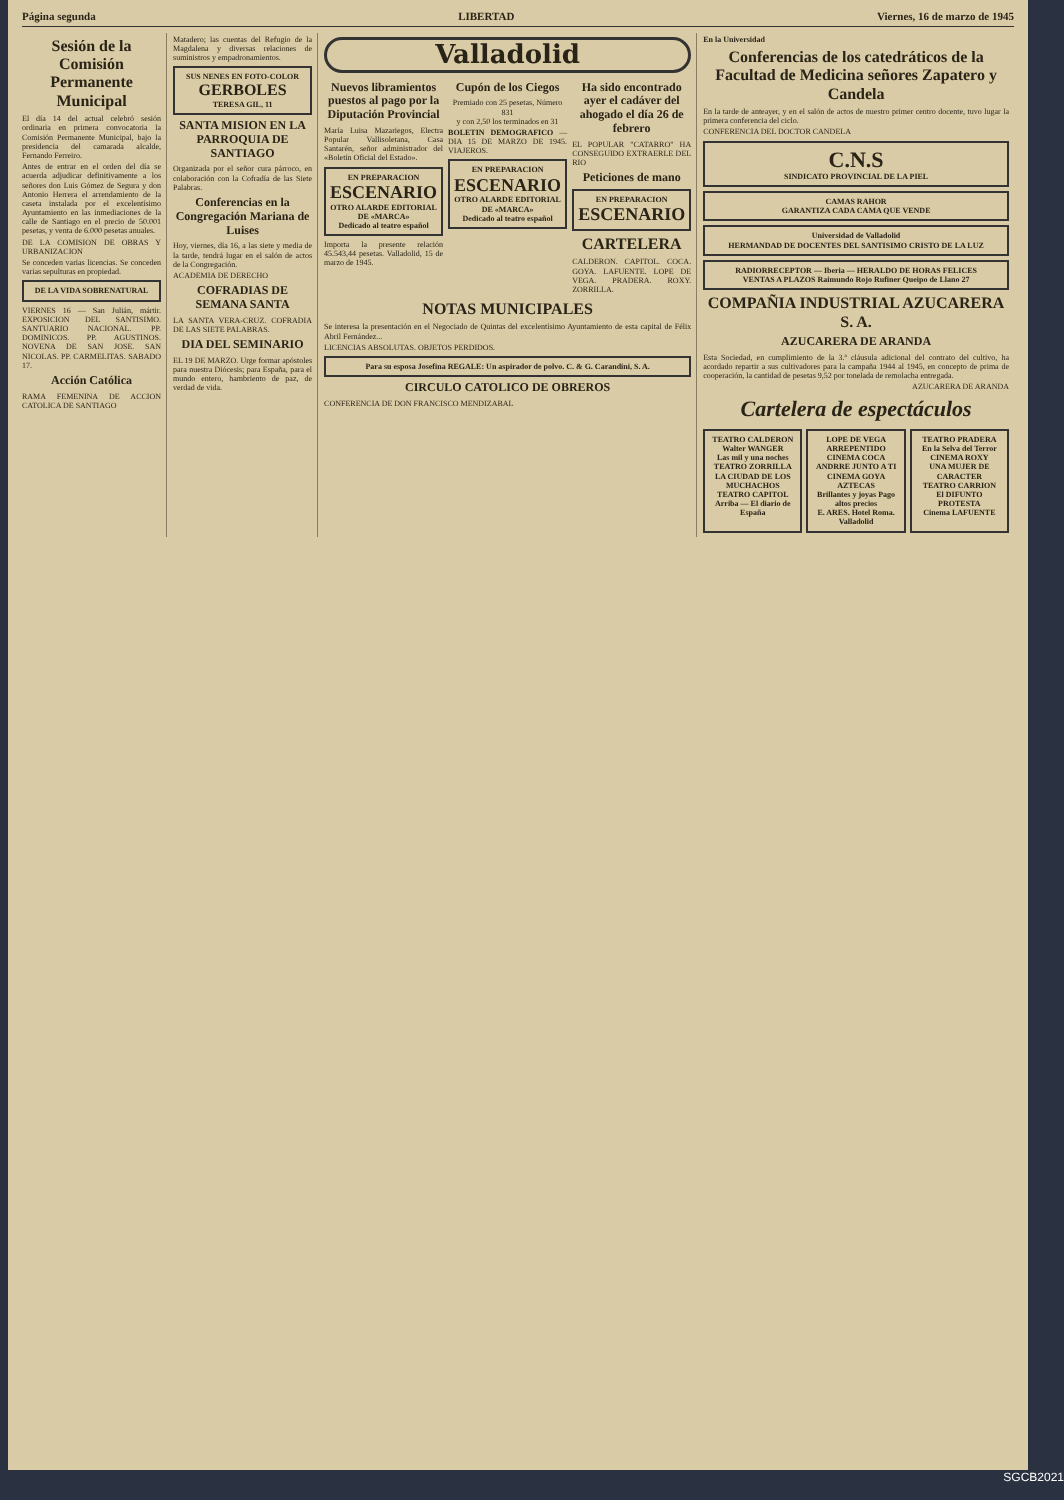Página segunda LIBERTAD Viernes, 16 de marzo de 1945
Sesión de la Comisión Permanente Municipal
El día 14 del actual celebró sesión ordinaria en primera convocatoria la Comisión Permanente Municipal, bajo la presidencia del camarada alcalde, Fernando Ferreiro.
Antes de entrar en el orden del día se acuerda adjudicar definitivamente a los señores don Luis Gómez de Segura y don Antonio Herrera el arrendamiento de la caseta instalada por el excelentísimo Ayuntamiento en las inmediaciones de la calle de Santiago en el precio de 50.001 pesetas, y venta de 6.000 pesetas anuales.
DE LA COMISION DE OBRAS Y URBANIZACION
Se conceden varias licencias. Se conceden varias sepulturas en propiedad.
DE LA VIDA SOBRENATURAL
VIERNES 16 — San Julián, mártir. EXPOSICION DEL SANTISIMO. SANTUARIO NACIONAL. PP. DOMINICOS. PP. AGUSTINOS. NOVENA DE SAN JOSE. SAN NICOLAS. PP. CARMELITAS. SABADO 17.
Acción Católica
RAMA FEMENINA DE ACCION CATOLICA DE SANTIAGO
Matadero; las cuentas del Refugio de la Magdalena y diversas relaciones de suministros y empadronamientos.
SUS NENES EN FOTO-COLOR
GERBOLES
TERESA GIL, 11
SANTA MISION EN LA PARROQUIA DE SANTIAGO
Organizada por el señor cura párroco, en colaboración con la Cofradía de las Siete Palabras.
Conferencias en la Congregación Mariana de Luises
Hoy, viernes, día 16, a las siete y media de la tarde, tendrá lugar en el salón de actos de la Congregación.
ACADEMIA DE DERECHO
COFRADIAS DE SEMANA SANTA
LA SANTA VERA-CRUZ. COFRADIA DE LAS SIETE PALABRAS.
DIA DEL SEMINARIO
EL 19 DE MARZO. Urge formar apóstoles para nuestra Diócesis; para España, para el mundo entero, hambriento de paz, de verdad de vida.
Valladolid
Nuevos libramientos puestos al pago por la Diputación Provincial
María Luisa Mazariegos, Electra Popular Vallisoletana, Casa Santarén, señor administrador del «Boletín Oficial del Estado».
EN PREPARACION
ESCENARIO
OTRO ALARDE EDITORIAL DE «MARCA»
Dedicado al teatro español
Importa la presente relación 45.543,44 pesetas. Valladolid, 15 de marzo de 1945.
Cupón de los Ciegos
Premiado con 25 pesetas, Número 831
y con 2,50 los terminados en 31
BOLETIN DEMOGRAFICO — DIA 15 DE MARZO DE 1945. VIAJEROS.
EN PREPARACION
ESCENARIO
OTRO ALARDE EDITORIAL DE «MARCA»
Dedicado al teatro español
Ha sido encontrado ayer el cadáver del ahogado el día 26 de febrero
EL POPULAR "CATARRO" HA CONSEGUIDO EXTRAERLE DEL RIO
Peticiones de mano
EN PREPARACION
ESCENARIO
CARTELERA
CALDERON. CAPITOL. COCA. GOYA. LAFUENTE. LOPE DE VEGA. PRADERA. ROXY. ZORRILLA.
NOTAS MUNICIPALES
Se interesa la presentación en el Negociado de Quintas del excelentísimo Ayuntamiento de esta capital de Félix Abril Fernández...
LICENCIAS ABSOLUTAS. OBJETOS PERDIDOS.
Para su esposa Josefina REGALE: Un aspirador de polvo. C. & G. Carandini, S. A.
CIRCULO CATOLICO DE OBREROS
CONFERENCIA DE DON FRANCISCO MENDIZABAL
En la Universidad
Conferencias de los catedráticos de la Facultad de Medicina señores Zapatero y Candela
En la tarde de anteayer, y en el salón de actos de nuestro primer centro docente, tuvo lugar la primera conferencia del ciclo.
CONFERENCIA DEL DOCTOR CANDELA
C.N.S
SINDICATO PROVINCIAL DE LA PIEL
CAMAS RAHOR
GARANTIZA CADA CAMA QUE VENDE
Universidad de Valladolid
HERMANDAD DE DOCENTES DEL SANTISIMO CRISTO DE LA LUZ
RADIORRECEPTOR — Iberia — HERALDO DE HORAS FELICES
VENTAS A PLAZOS Raimundo Rojo Rufiner Queipo de Llano 27
COMPAÑIA INDUSTRIAL AZUCARERA S. A.
AZUCARERA DE ARANDA
Esta Sociedad, en cumplimiento de la 3.ª cláusula adicional del contrato del cultivo, ha acordado repartir a sus cultivadores para la campaña 1944 al 1945, en concepto de prima de cooperación, la cantidad de pesetas 9,52 por tonelada de remolacha entregada.
AZUCARERA DE ARANDA
Cartelera de espectáculos
TEATRO CALDERON
Walter WANGER
Las mil y una noches
TEATRO ZORRILLA
LA CIUDAD DE LOS MUCHACHOS
TEATRO CAPITOL
Arriba — El diario de España
LOPE DE VEGA
ARREPENTIDO
CINEMA COCA
ANDRRE JUNTO A TI
CINEMA GOYA
AZTECAS
Brillantes y joyas Pago altos precios
E. ARES. Hotel Roma. Valladolid
TEATRO PRADERA
En la Selva del Terror
CINEMA ROXY
UNA MUJER DE CARACTER
TEATRO CARRION
El DIFUNTO PROTESTA
Cinema LAFUENTE
SGCB2021